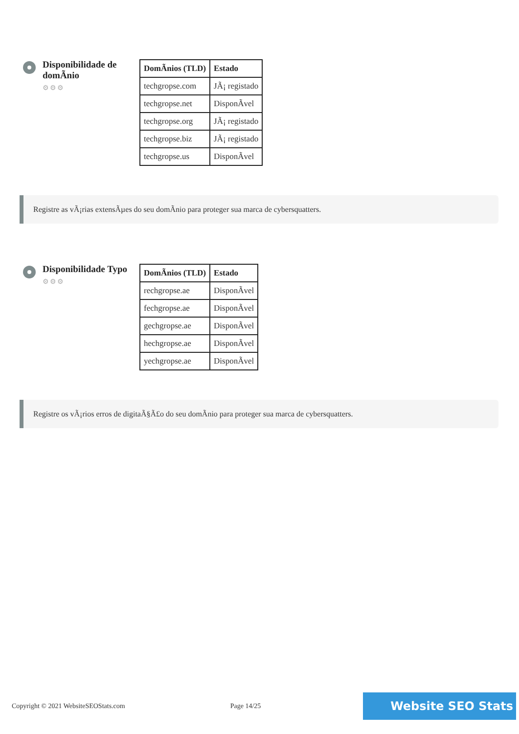Disponibilidade de domÃnio
⚙⚙⚙
| DomÃnios (TLD) | Estado |
| --- | --- |
| techgropse.com | JÃ¡ registado |
| techgropse.net | DisponÃvel |
| techgropse.org | JÃ¡ registado |
| techgropse.biz | JÃ¡ registado |
| techgropse.us | DisponÃvel |
Registre as vÃ¡rias extensÃµes do seu domÃnio para proteger sua marca de cybersquatters.
Disponibilidade Typo
⚙⚙⚙
| DomÃnios (TLD) | Estado |
| --- | --- |
| rechgropse.ae | DisponÃvel |
| fechgropse.ae | DisponÃvel |
| gechgropse.ae | DisponÃvel |
| hechgropse.ae | DisponÃvel |
| yechgropse.ae | DisponÃvel |
Registre os vÃ¡rios erros de digitaÃ§Ã£o do seu domÃnio para proteger sua marca de cybersquatters.
Copyright © 2021 WebsiteSEOStats.com Page 14/25 Website SEO Stats